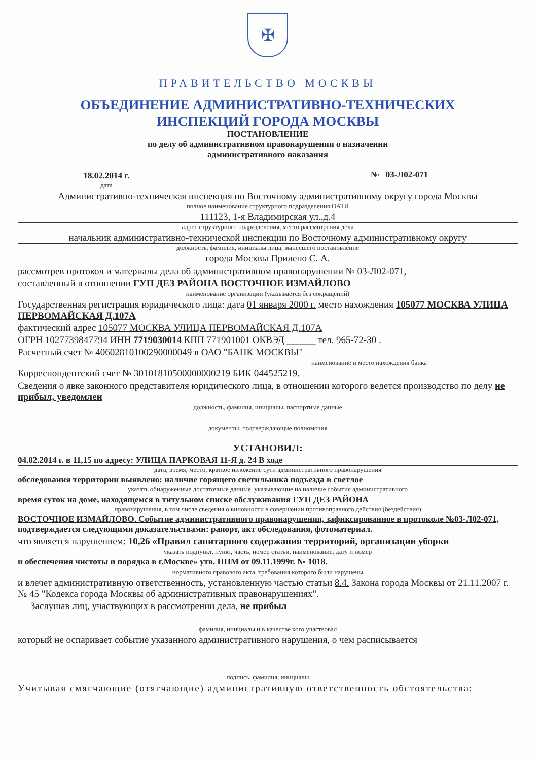✠
ПРАВИТЕЛЬСТВО МОСКВЫ
ОБЪЕДИНЕНИЕ АДМИНИСТРАТИВНО-ТЕХНИЧЕСКИХ
ИНСПЕКЦИЙ ГОРОДА МОСКВЫ
ПОСТАНОВЛЕНИЕ
по делу об административном правонарушении о назначении
административного наказания
18.02.2014 г.
дата
№ 03-Л02-071
Административно-техническая инспекция по Восточному административному округу города Москвы
полное наименование структурного подразделения ОАТИ
111123, 1-я Владимирская ул.,д.4
адрес структурного подразделения, место рассмотрения дела
начальник административно-технической инспекции по Восточному административному округу
должность, фамилия, инициалы лица, вынесшего постановление
города Москвы Прилепо С. А.
рассмотрев протокол и материалы дела об административном правонарушении № 03-Л02-071,
составленный в отношении ГУП ДЕЗ РАЙОНА ВОСТОЧНОЕ ИЗМАЙЛОВО
наименование организации (указывается без сокращений)
Государственная регистрация юридического лица: дата 01 января 2000 г. место нахождения 105077 МОСКВА УЛИЦА ПЕРВОМАЙСКАЯ Д.107А
фактический адрес 105077 МОСКВА УЛИЦА ПЕРВОМАЙСКАЯ Д.107А
ОГРН 1027739847794 ИНН 7719030014 КПП 771901001 ОКВЭД ______ тел. 965-72-30 .
Расчетный счет № 40602810100290000049 в ОАО "БАНК МОСКВЫ"
наименование и место нахождения банка
Корреспондентский счет № 30101810500000000219 БИК 044525219.
Сведения о явке законного представителя юридического лица, в отношении которого ведется производство по делу не прибыл, уведомлен
должность, фамилия, инициалы, паспортные данные
документы, подтверждающие полномочия
УСТАНОВИЛ:
04.02.2014 г. в 11,15 по адресу: УЛИЦА ПАРКОВАЯ 11-Я д. 24 В ходе
дата, время, место, краткое изложение сути административного правонарушения
обследования территории выявлено: наличие горящего светильника подъезда в светлое
указать обнаруженные достаточные данные, указывающие на наличие события административного
время суток на доме, находящемся в титульном списке обслуживания ГУП ДЕЗ РАЙОНА
правонарушения, в том числе сведения о виновности в совершении противоправного действия (бездействия)
ВОСТОЧНОЕ ИЗМАЙЛОВО. Событие административного правонарушения, зафиксированное в протоколе №03-Л02-071, подтверждается следующими доказательствами: рапорт, акт обследования, фотоматериал.
что является нарушением: 10,26 «Правил санитарного содержания территорий, организации уборки
указать подпункт, пункт, часть, номер статьи, наименование, дату и номер
и обеспечения чистоты и порядка в г.Москве» утв. ППМ от 09.11.1999г. № 1018.
нормативного правового акта, требования которого были нарушены
и влечет административную ответственность, установленную частью статьи 8.4. Закона города Москвы от 21.11.2007 г. № 45 "Кодекса города Москвы об административных правонарушениях".
Заслушав лиц, участвующих в рассмотрении дела, не прибыл
фамилия, инициалы и в качестве кого участвовал
который не оспаривает событие указанного административного нарушения, о чем расписывается
подпись, фамилия, инициалы
Учитывая смягчающие (отягчающие) административную ответственность обстоятельства: